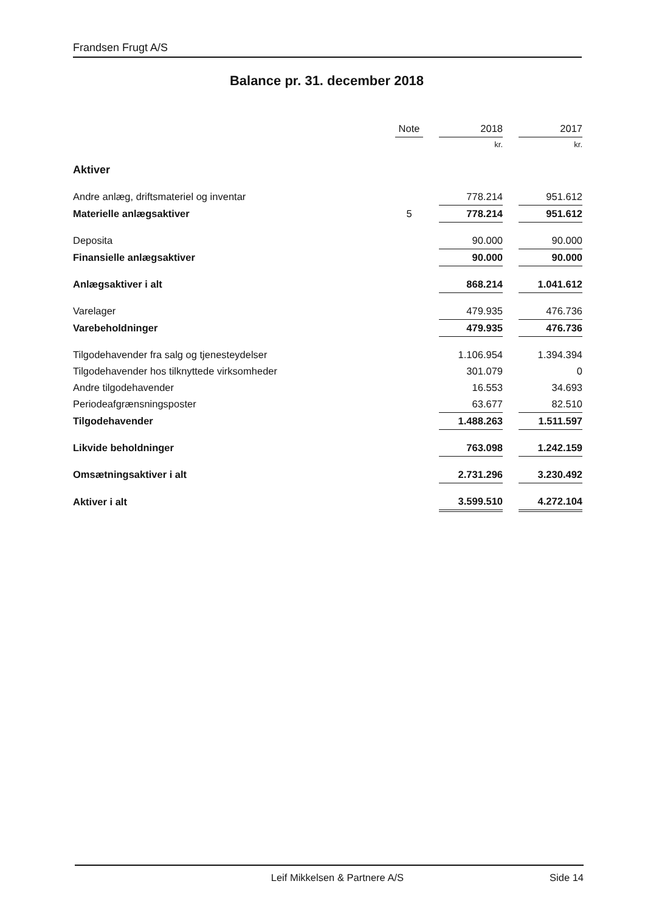Frandsen Frugt A/S
Balance pr. 31. december 2018
| | Note | | 2018 | | 2017 |
| | | | kr. | | kr. |
| Aktiver | | | | | |
| Andre anlæg, driftsmateriel og inventar | | | 778.214 | | 951.612 |
| Materielle anlægsaktiver | 5 | | 778.214 | | 951.612 |
| Deposita | | | 90.000 | | 90.000 |
| Finansielle anlægsaktiver | | | 90.000 | | 90.000 |
| Anlægsaktiver i alt | | | 868.214 | | 1.041.612 |
| Varelager | | | 479.935 | | 476.736 |
| Varebeholdninger | | | 479.935 | | 476.736 |
| Tilgodehavender fra salg og tjenesteydelser | | | 1.106.954 | | 1.394.394 |
| Tilgodehavender hos tilknyttede virksomheder | | | 301.079 | | 0 |
| Andre tilgodehavender | | | 16.553 | | 34.693 |
| Periodeafgrænsningsposter | | | 63.677 | | 82.510 |
| Tilgodehavender | | | 1.488.263 | | 1.511.597 |
| Likvide beholdninger | | | 763.098 | | 1.242.159 |
| Omsætningsaktiver i alt | | | 2.731.296 | | 3.230.492 |
| Aktiver i alt | | | 3.599.510 | | 4.272.104 |
Leif Mikkelsen & Partnere A/S Side 14